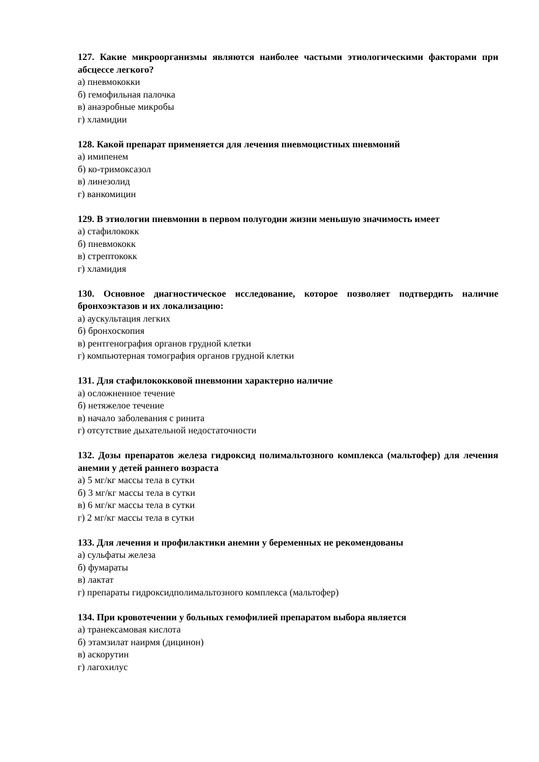127. Какие микроорганизмы являются наиболее частыми этиологическими факторами при абсцессе легкого?
а) пневмококки
б) гемофильная палочка
в) анаэробные микробы
г) хламидии
128. Какой препарат применяется для лечения пневмоцистных пневмоний
а) имипенем
б) ко-тримоксазол
в) линезолид
г) ванкомицин
129. В этиологии пневмонии в первом полугодии жизни меньшую значимость имеет
а) стафилококк
б) пневмококк
в) стрептококк
г) хламидия
130. Основное диагностическое исследование, которое позволяет подтвердить наличие бронхоэктазов и их локализацию:
а) аускультация легких
б) бронхоскопия
в) рентгенография органов грудной клетки
г) компьютерная томография органов грудной клетки
131. Для стафилококковой пневмонии характерно наличие
а) осложненное течение
б) нетяжелое течение
в) начало заболевания с ринита
г) отсутствие дыхательной недостаточности
132. Дозы препаратов железа гидроксид полимальтозного комплекса (мальтофер) для лечения анемии у детей раннего возраста
а) 5 мг/кг массы тела в сутки
б) 3 мг/кг массы тела в сутки
в) 6 мг/кг массы тела в сутки
г) 2 мг/кг массы тела в сутки
133. Для лечения и профилактики анемии у беременных не рекомендованы
а) сульфаты железа
б) фумараты
в) лактат
г) препараты гидроксидполимальтозного комплекса (мальтофер)
134. При кровотечении у больных гемофилией препаратом выбора является
а) транексамовая кислота
б) этамзилат наирмя (дицинон)
в) аскорутин
г) лагохилус